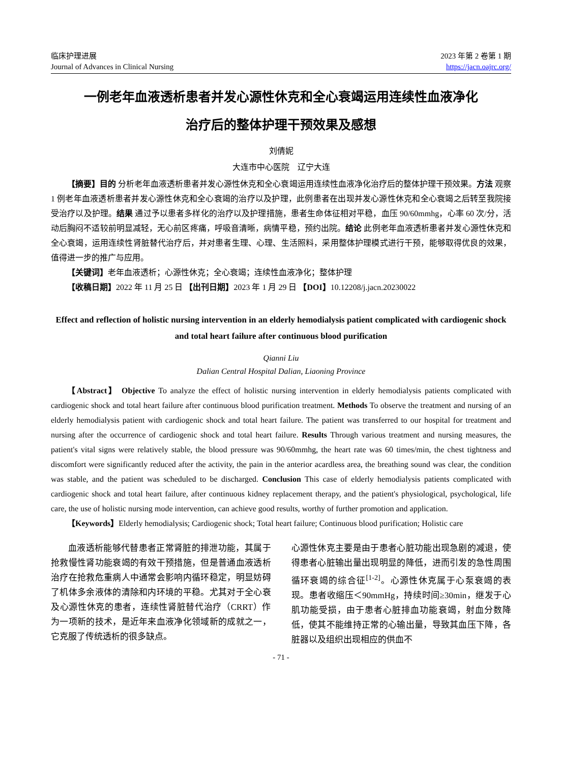临床护理进展
Journal of Advances in Clinical Nursing
2023 年第 2 卷第 1 期
https://jacn.oajrc.org/
一例老年血液透析患者并发心源性休克和全心衰竭运用连续性血液净化
治疗后的整体护理干预效果及感想
刘倩妮
大连市中心医院　辽宁大连
【摘要】目的 分析老年血液透析患者并发心源性休克和全心衰竭运用连续性血液净化治疗后的整体护理干预效果。方法 观察 1 例老年血液透析患者并发心源性休克和全心衰竭的治疗以及护理，此例患者在出现并发心源性休克和全心衰竭之后转至我院接受治疗以及护理。结果 通过予以患者多样化的治疗以及护理措施，患者生命体征相对平稳，血压 90/60mmhg，心率 60 次/分，活动后胸闷不适较前明显减轻，无心前区疼痛，呼吸音清晰，病情平稳，预约出院。结论 此例老年血液透析患者并发心源性休克和全心衰竭，运用连续性肾脏替代治疗后，并对患者生理、心理、生活照料，采用整体护理模式进行干预，能够取得优良的效果，值得进一步的推广与应用。
【关键词】老年血液透析；心源性休克；全心衰竭；连续性血液净化；整体护理
【收稿日期】2022 年 11 月 25 日 【出刊日期】2023 年 1 月 29 日 【DOI】10.12208/j.jacn.20230022
Effect and reflection of holistic nursing intervention in an elderly hemodialysis patient complicated with cardiogenic shock and total heart failure after continuous blood purification
Qianni Liu
Dalian Central Hospital Dalian, Liaoning Province
【Abstract】 Objective To analyze the effect of holistic nursing intervention in elderly hemodialysis patients complicated with cardiogenic shock and total heart failure after continuous blood purification treatment. Methods To observe the treatment and nursing of an elderly hemodialysis patient with cardiogenic shock and total heart failure. The patient was transferred to our hospital for treatment and nursing after the occurrence of cardiogenic shock and total heart failure. Results Through various treatment and nursing measures, the patient's vital signs were relatively stable, the blood pressure was 90/60mmhg, the heart rate was 60 times/min, the chest tightness and discomfort were significantly reduced after the activity, the pain in the anterior acardless area, the breathing sound was clear, the condition was stable, and the patient was scheduled to be discharged. Conclusion This case of elderly hemodialysis patients complicated with cardiogenic shock and total heart failure, after continuous kidney replacement therapy, and the patient's physiological, psychological, life care, the use of holistic nursing mode intervention, can achieve good results, worthy of further promotion and application.
【Keywords】Elderly hemodialysis; Cardiogenic shock; Total heart failure; Continuous blood purification; Holistic care
血液透析能够代替患者正常肾脏的排泄功能，其属于抢救慢性肾功能衰竭的有效干预措施，但是普通血液透析治疗在抢救危重病人中通常会影响内循环稳定，明显妨碍了机体多余液体的清除和内环境的平稳。尤其对于全心衰及心源性休克的患者，连续性肾脏替代治疗（CRRT）作为一项新的技术，是近年来血液净化领域新的成就之一，它克服了传统透析的很多缺点。
心源性休克主要是由于患者心脏功能出现急剧的减退，使得患者心脏输出量出现明显的降低，进而引发的急性周围循环衰竭的综合征<sup>[1-2]</sup>。心源性休克属于心泵衰竭的表现。患者收缩压＜90mmHg，持续时间≥30min，继发于心肌功能受损，由于患者心脏排血功能衰竭，射血分数降低，使其不能维持正常的心输出量，导致其血压下降，各脏器以及组织出现相应的供血不
- 71 -